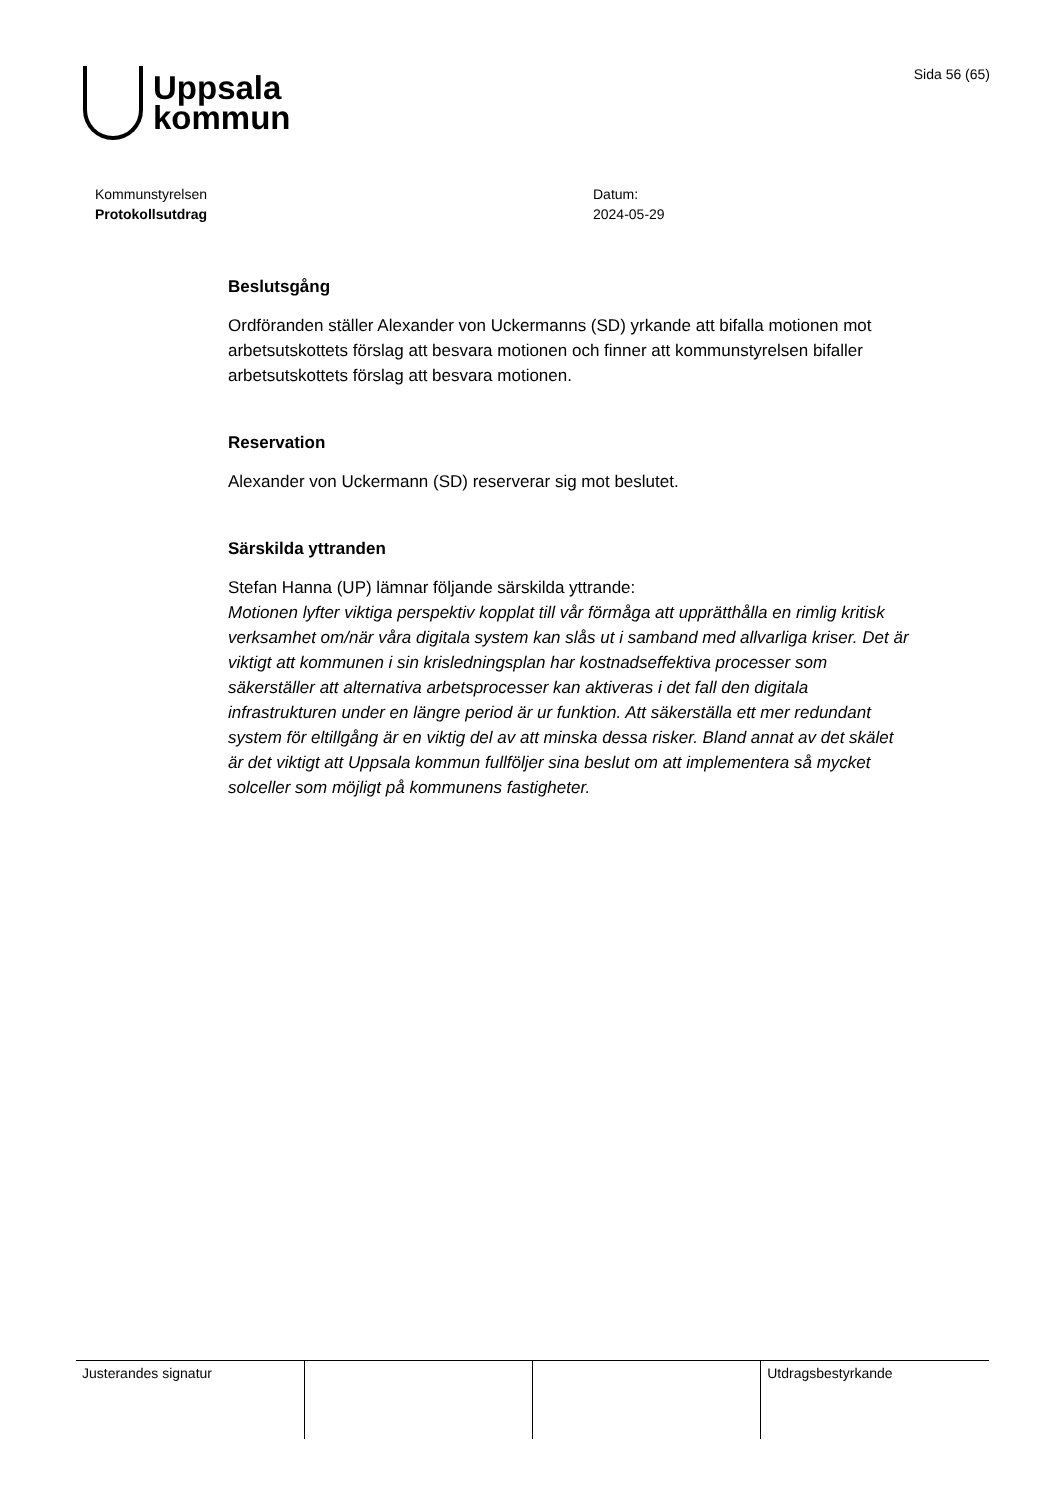Uppsala
kommun
Sida 56 (65)
Kommunstyrelsen
Protokollsutdrag
Datum:
2024-05-29
Beslutsgång
Ordföranden ställer Alexander von Uckermanns (SD) yrkande att bifalla motionen mot arbetsutskottets förslag att besvara motionen och finner att kommunstyrelsen bifaller arbetsutskottets förslag att besvara motionen.
Reservation
Alexander von Uckermann (SD) reserverar sig mot beslutet.
Särskilda yttranden
Stefan Hanna (UP) lämnar följande särskilda yttrande:
Motionen lyfter viktiga perspektiv kopplat till vår förmåga att upprätthålla en rimlig kritisk verksamhet om/när våra digitala system kan slås ut i samband med allvarliga kriser. Det är viktigt att kommunen i sin krisledningsplan har kostnadseffektiva processer som säkerställer att alternativa arbetsprocesser kan aktiveras i det fall den digitala infrastrukturen under en längre period är ur funktion. Att säkerställa ett mer redundant system för eltillgång är en viktig del av att minska dessa risker. Bland annat av det skälet är det viktigt att Uppsala kommun fullföljer sina beslut om att implementera så mycket solceller som möjligt på kommunens fastigheter.
| Justerandes signatur | | | Utdragsbestyrkande |